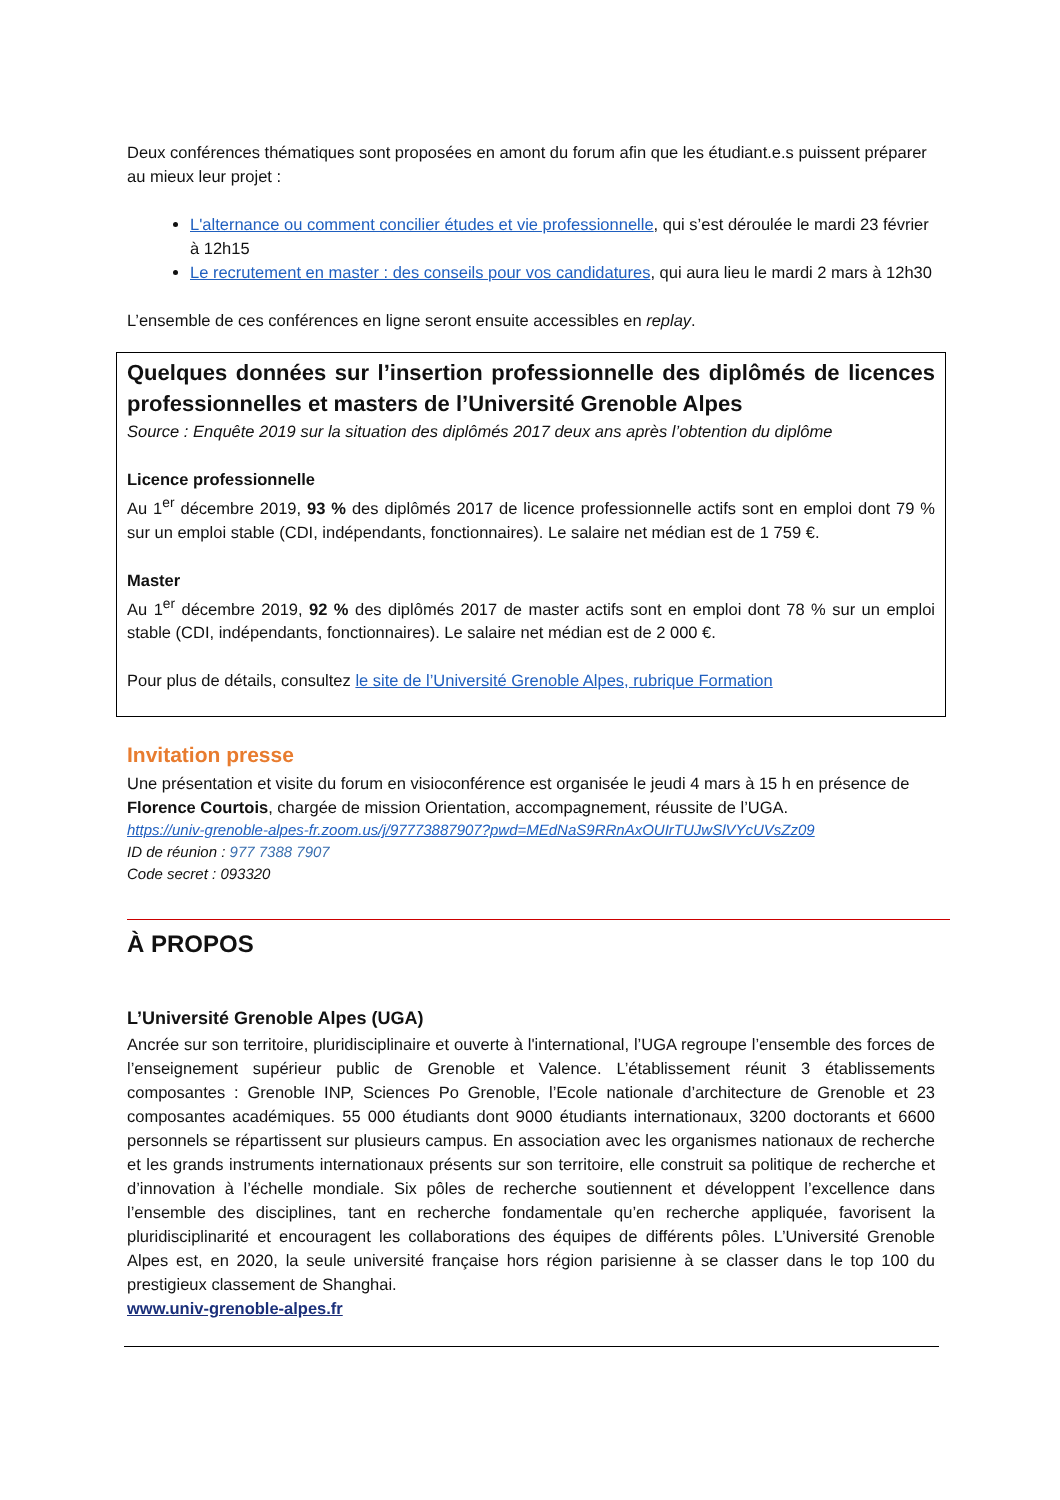Deux conférences thématiques sont proposées en amont du forum afin que les étudiant.e.s puissent préparer au mieux leur projet :
L'alternance ou comment concilier études et vie professionnelle, qui s’est déroulée le mardi 23 février à 12h15
Le recrutement en master : des conseils pour vos candidatures, qui aura lieu le mardi 2 mars à 12h30
L’ensemble de ces conférences en ligne seront ensuite accessibles en replay.
Quelques données sur l’insertion professionnelle des diplômés de licences professionnelles et masters de l’Université Grenoble Alpes
Source : Enquête 2019 sur la situation des diplômés 2017 deux ans après l’obtention du diplôme
Licence professionnelle
Au 1<sup>er</sup> décembre 2019, 93 % des diplômés 2017 de licence professionnelle actifs sont en emploi dont 79 % sur un emploi stable (CDI, indépendants, fonctionnaires). Le salaire net médian est de 1 759 €.
Master
Au 1<sup>er</sup> décembre 2019, 92 % des diplômés 2017 de master actifs sont en emploi dont 78 % sur un emploi stable (CDI, indépendants, fonctionnaires). Le salaire net médian est de 2 000 €.
Pour plus de détails, consultez le site de l’Université Grenoble Alpes, rubrique Formation
Invitation presse
Une présentation et visite du forum en visioconférence est organisée le jeudi 4 mars à 15 h en présence de Florence Courtois, chargée de mission Orientation, accompagnement, réussite de l’UGA.
https://univ-grenoble-alpes-fr.zoom.us/j/97773887907?pwd=MEdNaS9RRnAxOUIrTUJwSlVYcUVsZz09
ID de réunion : 977 7388 7907
Code secret : 093320
À PROPOS
L’Université Grenoble Alpes (UGA)
Ancrée sur son territoire, pluridisciplinaire et ouverte à l'international, l’UGA regroupe l’ensemble des forces de l’enseignement supérieur public de Grenoble et Valence. L’établissement réunit 3 établissements composantes : Grenoble INP, Sciences Po Grenoble, l’Ecole nationale d’architecture de Grenoble et 23 composantes académiques. 55 000 étudiants dont 9000 étudiants internationaux, 3200 doctorants et 6600 personnels se répartissent sur plusieurs campus. En association avec les organismes nationaux de recherche et les grands instruments internationaux présents sur son territoire, elle construit sa politique de recherche et d’innovation à l’échelle mondiale. Six pôles de recherche soutiennent et développent l’excellence dans l’ensemble des disciplines, tant en recherche fondamentale qu’en recherche appliquée, favorisent la pluridisciplinarité et encouragent les collaborations des équipes de différents pôles. L’Université Grenoble Alpes est, en 2020, la seule université française hors région parisienne à se classer dans le top 100 du prestigieux classement de Shanghai.
www.univ-grenoble-alpes.fr